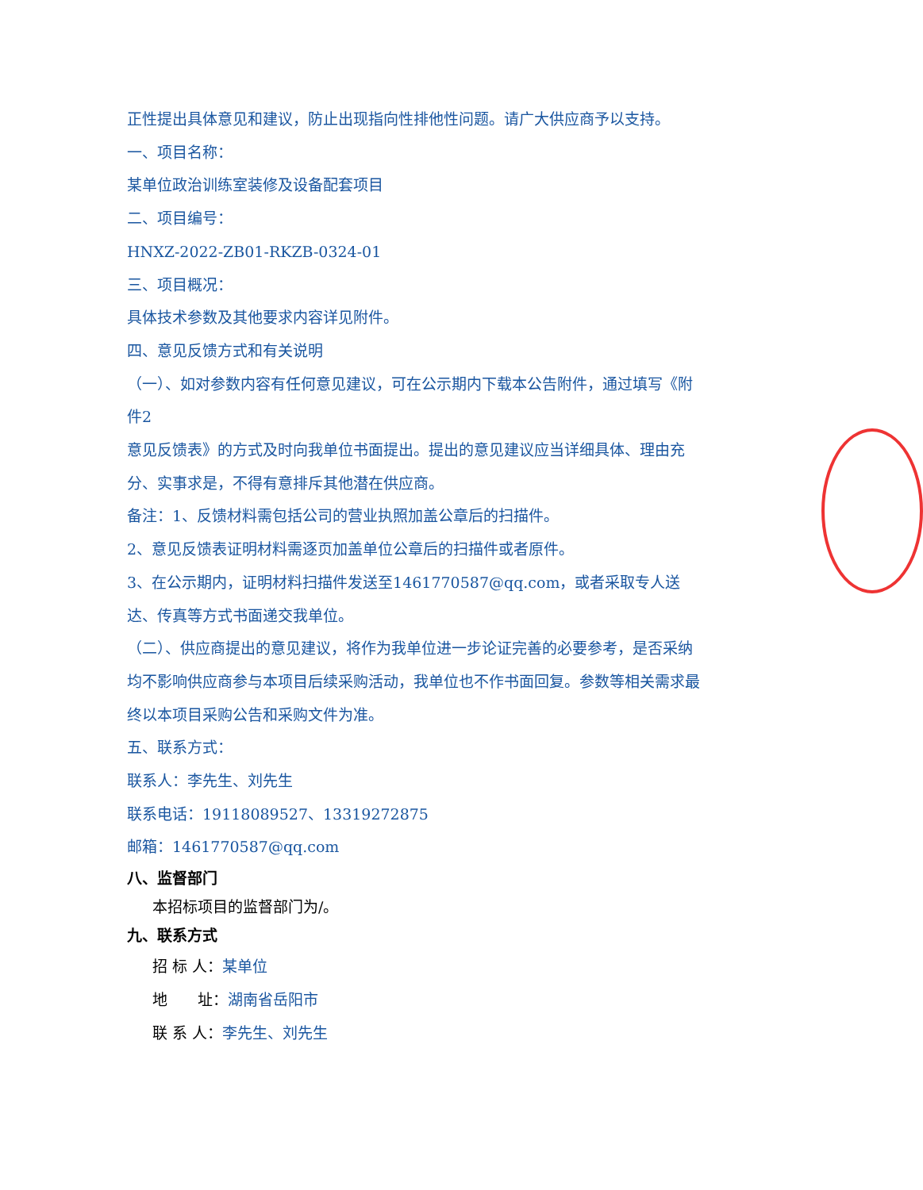正性提出具体意见和建议，防止出现指向性排他性问题。请广大供应商予以支持。
一、项目名称：
某单位政治训练室装修及设备配套项目
二、项目编号：
HNXZ-2022-ZB01-RKZB-0324-01
三、项目概况：
具体技术参数及其他要求内容详见附件。
四、意见反馈方式和有关说明
（一）、如对参数内容有任何意见建议，可在公示期内下载本公告附件，通过填写《附件2
意见反馈表》的方式及时向我单位书面提出。提出的意见建议应当详细具体、理由充分、实事求是，不得有意排斥其他潜在供应商。
备注：1、反馈材料需包括公司的营业执照加盖公章后的扫描件。
2、意见反馈表证明材料需逐页加盖单位公章后的扫描件或者原件。
3、在公示期内，证明材料扫描件发送至1461770587@qq.com，或者采取专人送达、传真等方式书面递交我单位。
（二）、供应商提出的意见建议，将作为我单位进一步论证完善的必要参考，是否采纳均不影响供应商参与本项目后续采购活动，我单位也不作书面回复。参数等相关需求最终以本项目采购公告和采购文件为准。
五、联系方式：
联系人：李先生、刘先生
联系电话：19118089527、13319272875
邮箱：1461770587@qq.com
八、监督部门
本招标项目的监督部门为/。
九、联系方式
招 标 人：某单位
地　　址：湖南省岳阳市
联 系 人：李先生、刘先生